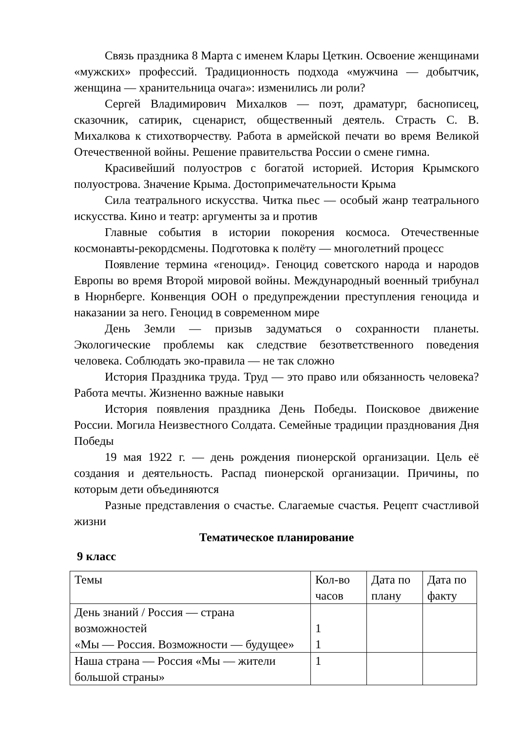Связь праздника 8 Марта с именем Клары Цеткин. Освоение женщинами «мужских» профессий. Традиционность подхода «мужчина — добытчик, женщина — хранительница очага»: изменились ли роли?
Сергей Владимирович Михалков — поэт, драматург, баснописец, сказочник, сатирик, сценарист, общественный деятель. Страсть С. В. Михалкова к стихотворчеству. Работа в армейской печати во время Великой Отечественной войны. Решение правительства России о смене гимна.
Красивейший полуостров с богатой историей. История Крымского полуострова. Значение Крыма. Достопримечательности Крыма
Сила театрального искусства. Читка пьес — особый жанр театрального искусства. Кино и театр: аргументы за и против
Главные события в истории покорения космоса. Отечественные космонавты-рекордсмены. Подготовка к полёту — многолетний процесс
Появление термина «геноцид». Геноцид советского народа и народов Европы во время Второй мировой войны. Международный военный трибунал в Нюрнберге. Конвенция ООН о предупреждении преступления геноцида и наказании за него. Геноцид в современном мире
День Земли — призыв задуматься о сохранности планеты. Экологические проблемы как следствие безответственного поведения человека. Соблюдать эко-правила — не так сложно
История Праздника труда. Труд — это право или обязанность человека? Работа мечты. Жизненно важные навыки
История появления праздника День Победы. Поисковое движение России. Могила Неизвестного Солдата. Семейные традиции празднования Дня Победы
19 мая 1922 г. — день рождения пионерской организации. Цель её создания и деятельность. Распад пионерской организации. Причины, по которым дети объединяются
Разные представления о счастье. Слагаемые счастья. Рецепт счастливой жизни
Тематическое планирование
9 класс
| Темы | Кол-во часов | Дата по плану | Дата по факту |
| День знаний / Россия — страна возможностей «Мы — Россия. Возможности — будущее» | 1 1 | | |
| Наша страна — Россия «Мы — жители большой страны» | 1 | | |